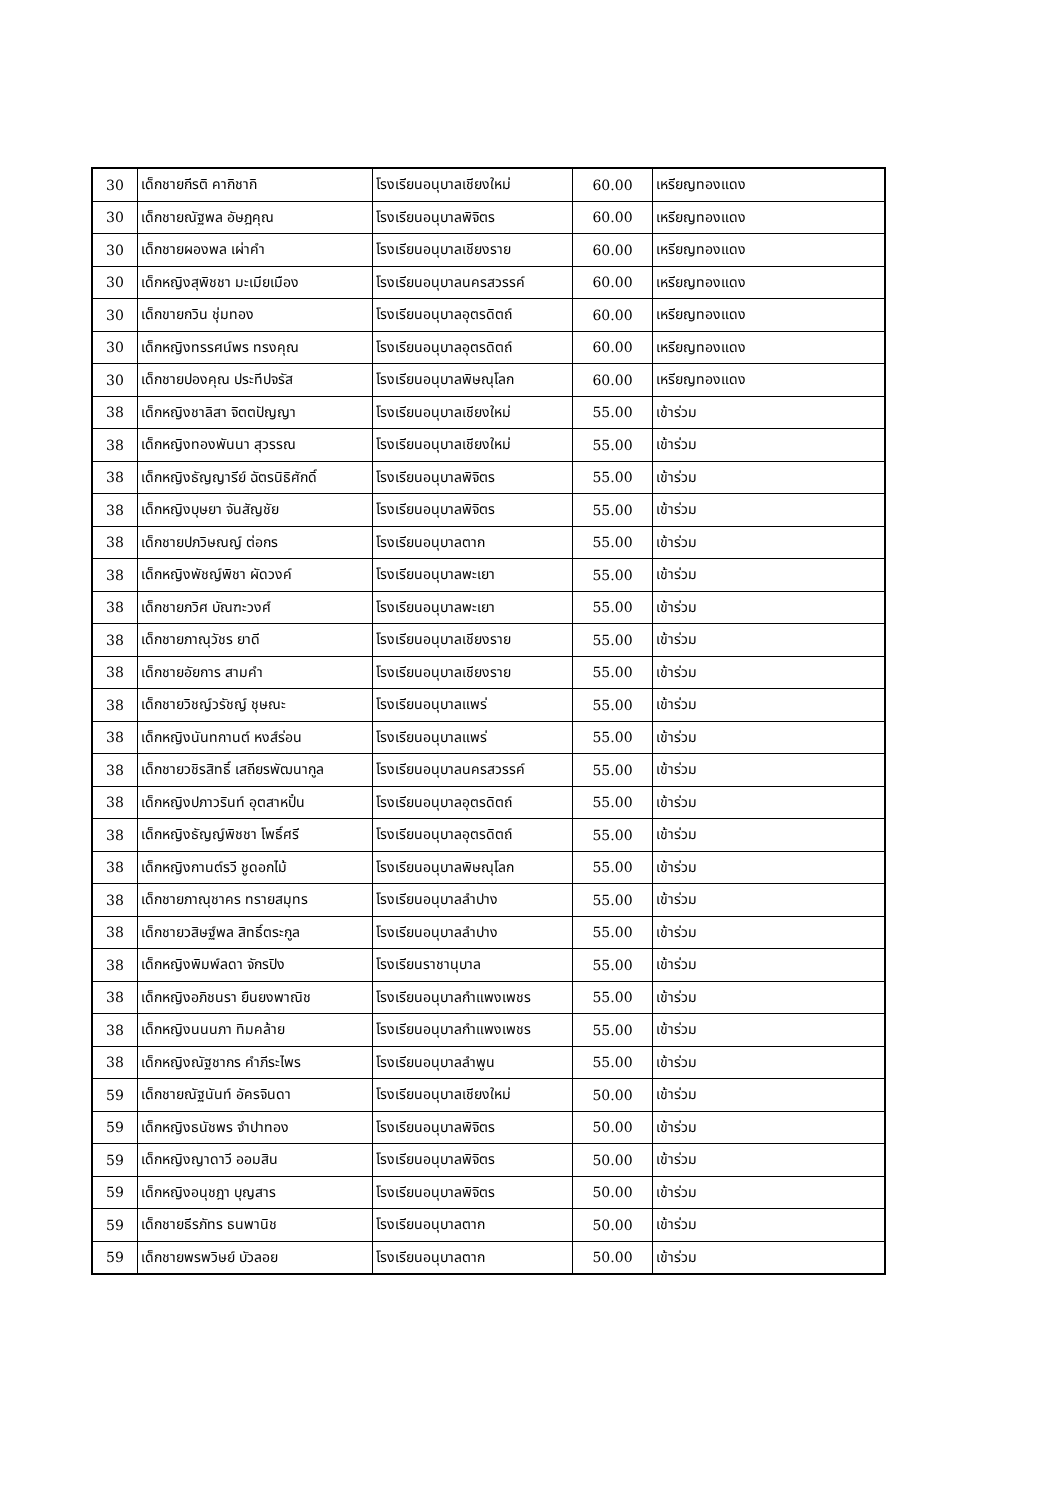| 30 | เด็กชายกีรติ คากิชากิ | โรงเรียนอนุบาลเชียงใหม่ | 60.00 | เหรียญทองแดง |
| 30 | เด็กชายณัฐพล อัษฎคุณ | โรงเรียนอนุบาลพิจิตร | 60.00 | เหรียญทองแดง |
| 30 | เด็กชายผองพล เผ่าคำ | โรงเรียนอนุบาลเชียงราย | 60.00 | เหรียญทองแดง |
| 30 | เด็กหญิงสุพิชชา มะเมียเมือง | โรงเรียนอนุบาลนครสวรรค์ | 60.00 | เหรียญทองแดง |
| 30 | เด็กขายกวิน ชุ่มทอง | โรงเรียนอนุบาลอุตรดิตถ์ | 60.00 | เหรียญทองแดง |
| 30 | เด็กหญิงทรรศน์พร ทรงคุณ | โรงเรียนอนุบาลอุตรดิตถ์ | 60.00 | เหรียญทองแดง |
| 30 | เด็กชายปองคุณ ประทีปจรัส | โรงเรียนอนุบาลพิษณุโลก | 60.00 | เหรียญทองแดง |
| 38 | เด็กหญิงชาลิสา จิตตปัญญา | โรงเรียนอนุบาลเชียงใหม่ | 55.00 | เข้าร่วม |
| 38 | เด็กหญิงทองพันนา สุวรรณ | โรงเรียนอนุบาลเชียงใหม่ | 55.00 | เข้าร่วม |
| 38 | เด็กหญิงธัญญารีย์ ฉัตรนิธิศักดิ์ | โรงเรียนอนุบาลพิจิตร | 55.00 | เข้าร่วม |
| 38 | เด็กหญิงบุษยา จันสัญชัย | โรงเรียนอนุบาลพิจิตร | 55.00 | เข้าร่วม |
| 38 | เด็กชายปภวิษณญ์ ต่อกร | โรงเรียนอนุบาลตาก | 55.00 | เข้าร่วม |
| 38 | เด็กหญิงพัชญ์พิชา ผัดวงค์ | โรงเรียนอนุบาลพะเยา | 55.00 | เข้าร่วม |
| 38 | เด็กชายภวิศ บัณฑะวงศ์ | โรงเรียนอนุบาลพะเยา | 55.00 | เข้าร่วม |
| 38 | เด็กชายภาณุวัชร ยาดี | โรงเรียนอนุบาลเชียงราย | 55.00 | เข้าร่วม |
| 38 | เด็กชายอัยการ สามคำ | โรงเรียนอนุบาลเชียงราย | 55.00 | เข้าร่วม |
| 38 | เด็กชายวิชญ์วรัชญ์ ชุษณะ | โรงเรียนอนุบาลแพร่ | 55.00 | เข้าร่วม |
| 38 | เด็กหญิงนันทกานต์ หงส์ร่อน | โรงเรียนอนุบาลแพร่ | 55.00 | เข้าร่วม |
| 38 | เด็กชายวชิรสิทธิ์ เสถียรพัฒนากูล | โรงเรียนอนุบาลนครสวรรค์ | 55.00 | เข้าร่วม |
| 38 | เด็กหญิงปภาวรินท์ อุตสาหปั๋น | โรงเรียนอนุบาลอุตรดิตถ์ | 55.00 | เข้าร่วม |
| 38 | เด็กหญิงธัญญ์พิชชา โพธิ์ศรี | โรงเรียนอนุบาลอุตรดิตถ์ | 55.00 | เข้าร่วม |
| 38 | เด็กหญิงกานต์รวี ชูดอกไม้ | โรงเรียนอนุบาลพิษณุโลก | 55.00 | เข้าร่วม |
| 38 | เด็กชายภาณุชาคร ทรายสมุทร | โรงเรียนอนุบาลลำปาง | 55.00 | เข้าร่วม |
| 38 | เด็กชายวสิษฐ์พล สิทธิ์ตระกูล | โรงเรียนอนุบาลลำปาง | 55.00 | เข้าร่วม |
| 38 | เด็กหญิงพิมพ์ลดา จักรปิง | โรงเรียนราชานุบาล | 55.00 | เข้าร่วม |
| 38 | เด็กหญิงอภิชนรา ยืนยงพาณิช | โรงเรียนอนุบาลกำแพงเพชร | 55.00 | เข้าร่วม |
| 38 | เด็กหญิงนนนภา ทิมคล้าย | โรงเรียนอนุบาลกำแพงเพชร | 55.00 | เข้าร่วม |
| 38 | เด็กหญิงณัฐชากร คำภีระไพร | โรงเรียนอนุบาลลำพูน | 55.00 | เข้าร่วม |
| 59 | เด็กชายณัฐนันท์ อัครจินดา | โรงเรียนอนุบาลเชียงใหม่ | 50.00 | เข้าร่วม |
| 59 | เด็กหญิงธนัชพร จำปาทอง | โรงเรียนอนุบาลพิจิตร | 50.00 | เข้าร่วม |
| 59 | เด็กหญิงญาดาวี ออมสิน | โรงเรียนอนุบาลพิจิตร | 50.00 | เข้าร่วม |
| 59 | เด็กหญิงอนุชฎา บุญสาร | โรงเรียนอนุบาลพิจิตร | 50.00 | เข้าร่วม |
| 59 | เด็กชายธีรภัทร ธนพานิช | โรงเรียนอนุบาลตาก | 50.00 | เข้าร่วม |
| 59 | เด็กชายพรพวิษย์ บัวลอย | โรงเรียนอนุบาลตาก | 50.00 | เข้าร่วม |